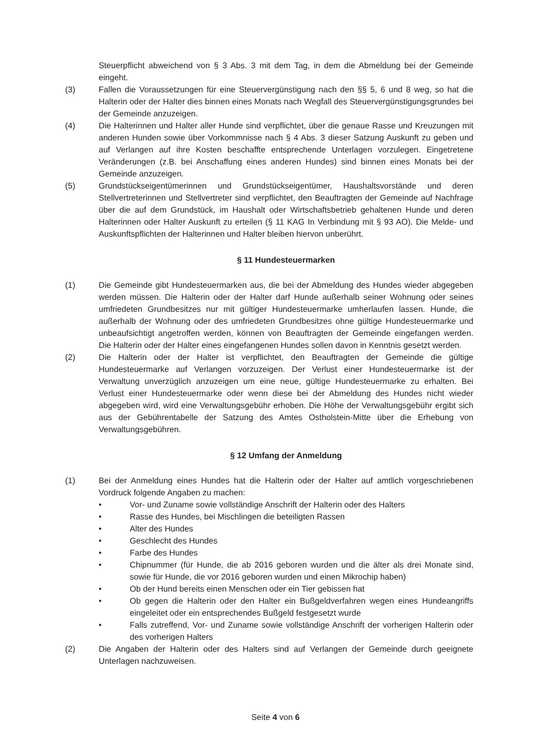Steuerpflicht abweichend von § 3 Abs. 3 mit dem Tag, in dem die Abmeldung bei der Gemeinde eingeht.
(3) Fallen die Voraussetzungen für eine Steuervergünstigung nach den §§ 5, 6 und 8 weg, so hat die Halterin oder der Halter dies binnen eines Monats nach Wegfall des Steuervergünstigungsgrundes bei der Gemeinde anzuzeigen.
(4) Die Halterinnen und Halter aller Hunde sind verpflichtet, über die genaue Rasse und Kreuzungen mit anderen Hunden sowie über Vorkommnisse nach § 4 Abs. 3 dieser Satzung Auskunft zu geben und auf Verlangen auf ihre Kosten beschaffte entsprechende Unterlagen vorzulegen. Eingetretene Veränderungen (z.B. bei Anschaffung eines anderen Hundes) sind binnen eines Monats bei der Gemeinde anzuzeigen.
(5) Grundstückseigentümerinnen und Grundstückseigentümer, Haushaltsvorstände und deren Stellvertreterinnen und Stellvertreter sind verpflichtet, den Beauftragten der Gemeinde auf Nachfrage über die auf dem Grundstück, im Haushalt oder Wirtschaftsbetrieb gehaltenen Hunde und deren Halterinnen oder Halter Auskunft zu erteilen (§ 11 KAG In Verbindung mit § 93 AO). Die Melde- und Auskunftspflichten der Halterinnen und Halter bleiben hiervon unberührt.
§ 11 Hundesteuermarken
(1) Die Gemeinde gibt Hundesteuermarken aus, die bei der Abmeldung des Hundes wieder abgegeben werden müssen. Die Halterin oder der Halter darf Hunde außerhalb seiner Wohnung oder seines umfriedeten Grundbesitzes nur mit gültiger Hundesteuermarke umherlaufen lassen. Hunde, die außerhalb der Wohnung oder des umfriedeten Grundbesitzes ohne gültige Hundesteuermarke und unbeaufsichtigt angetroffen werden, können von Beauftragten der Gemeinde eingefangen werden. Die Halterin oder der Halter eines eingefangenen Hundes sollen davon in Kenntnis gesetzt werden.
(2) Die Halterin oder der Halter ist verpflichtet, den Beauftragten der Gemeinde die gültige Hundesteuermarke auf Verlangen vorzuzeigen. Der Verlust einer Hundesteuermarke ist der Verwaltung unverzüglich anzuzeigen um eine neue, gültige Hundesteuermarke zu erhalten. Bei Verlust einer Hundesteuermarke oder wenn diese bei der Abmeldung des Hundes nicht wieder abgegeben wird, wird eine Verwaltungsgebühr erhoben. Die Höhe der Verwaltungsgebühr ergibt sich aus der Gebührentabelle der Satzung des Amtes Ostholstein-Mitte über die Erhebung von Verwaltungsgebühren.
§ 12 Umfang der Anmeldung
(1) Bei der Anmeldung eines Hundes hat die Halterin oder der Halter auf amtlich vorgeschriebenen Vordruck folgende Angaben zu machen:
• Vor- und Zuname sowie vollständige Anschrift der Halterin oder des Halters
• Rasse des Hundes, bei Mischlingen die beteiligten Rassen
• Alter des Hundes
• Geschlecht des Hundes
• Farbe des Hundes
• Chipnummer (für Hunde, die ab 2016 geboren wurden und die älter als drei Monate sind, sowie für Hunde, die vor 2016 geboren wurden und einen Mikrochip haben)
• Ob der Hund bereits einen Menschen oder ein Tier gebissen hat
• Ob gegen die Halterin oder den Halter ein Bußgeldverfahren wegen eines Hundeangriffs eingeleitet oder ein entsprechendes Bußgeld festgesetzt wurde
• Falls zutreffend, Vor- und Zuname sowie vollständige Anschrift der vorherigen Halterin oder des vorherigen Halters
(2) Die Angaben der Halterin oder des Halters sind auf Verlangen der Gemeinde durch geeignete Unterlagen nachzuweisen.
Seite 4 von 6